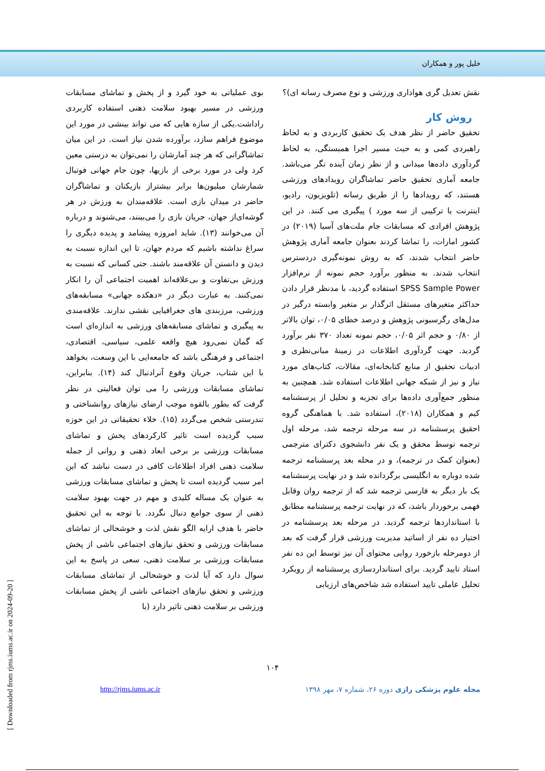خلیل پور و همکاران
بوی عملیاتی به خود گیرد و از پخش و تماشای مسابقات ورزشی در مسیر بهبود سلامت ذهنی استفاده کاربردی راداشت.یکی از سازه هایی که می تواند بینشی در مورد این موضوع فراهم سازد، برآورده شدن نیاز است. در این میان تماشاگرانی که هر چند آمارشان را نمی‌توان به درستی معین کرد ولی در مورد برخی از بازیها، چون جام جهانی فوتبال شمارشان میلیون‌ها برابر بیشتراز بازیکنان و تماشاگران حاضر در میدان بازی است. علاقه‌مندان به ورزش در هر گوشه‌ای‌از جهان، جریان بازی را می‌بینند، می‌شنوند و درباره آن می‌خوانند (۱۳). شاید امروزه پیشامد و پدیده دیگری را سراغ نداشته باشیم که مردم جهان، تا این اندازه نسبت به دیدن و دانستن آن علاقه‌مند باشند. حتی کسانی که نسبت به ورزش بی‌تفاوت و بی‌علاقه‌اند اهمیت اجتماعی آن را انکار نمی‌کنند. به عبارت دیگر در «دهکده جهانی» مسابقه‌های ورزشی، مرزبندی های جغرافیایی نقشی ندارند. علاقه‌مندی به پیگیری و تماشای مسابقه‌های ورزشی به اندازه‌ای است که گمان نمی‌رود هیچ واقعه علمی، سیاسی، اقتصادی، اجتماعی و فرهنگی باشد که جامعه‌ایی با این وسعت، بخواهد با این شتاب، جریان وقوع آنرادنبال کند (۱۴). بنابراین، تماشای مسابقات ورزشی را می توان فعالیتی در نظر گرفت که بطور بالقوه موجب ارضای نیازهای روانشناختی و تندرستی شخص می‌گردد (۱۵). خلاء تحقیقاتی در این حوزه سبب گردیده است تاثیر کارکردهای پخش و تماشای مسابقات ورزشی بر برخی ابعاد ذهنی و روانی از جمله سلامت ذهنی افراد اطلاعات کافی در دست نباشد که این امر سبب گردیده است تا پخش و تماشای مسابقات ورزشی به عنوان یک مساله کلیدی و مهم در جهت بهبود سلامت ذهنی از سوی جوامع دنبال نگردد. با توجه به این تحقیق حاضر با هدف ارایه الگو نقش لذت و خوشحالی از تماشای مسابقات ورزشی و تحقق نیازهای اجتماعی ناشی از پخش مسابقات ورزشی بر سلامت ذهنی، سعی در پاسخ به این سوال دارد که آیا لذت و خوشحالی از تماشای مسابقات ورزشی و تحقق نیازهای اجتماعی ناشی از پخش مسابقات ورزشی بر سلامت ذهنی تاثیر دارد (با
نقش تعدیل گری هواداری ورزشی و نوع مصرف رسانه ای)؟
روش کار
تحقیق حاضر از نظر هدف یک تحقیق کاربردی و به لحاظ راهبردی کمی و به حیث مسیر اجرا همبستگی، به لحاظ گردآوری داده‌ها میدانی و از نظر زمان آینده نگر می‌باشد. جامعه آماری تحقیق حاضر تماشاگران رویدادهای ورزشی هستند، که رویدادها را از طریق رسانه (تلویزیون، رادیو، اینترنت یا ترکیبی از سه مورد ) پیگیری می کنند. در این پژوهش افرادی که مسابقات جام ملت‌های آسیا (۲۰۱۹) در کشور امارات، را تماشا کردند بعنوان جامعه آماری پژوهش حاضر انتخاب شدند، که به روش نمونه‌گیری دردسترس انتخاب شدند. به منظور برآورد حجم نمونه از نرم‌افزار SPSS Sample Power استفاده گردید، با مدنظر قرار دادن حداکثر متغیرهای مستقل اثرگذار بر متغیر وابسته درگیر در مدل‌های رگرسیونی پژوهش و درصد خطای ۰/۰۵، توان بالاتر از ۰/۸۰ و حجم اثر ۰/۰۵، حجم نمونه تعداد ۳۷۰ نفر برآورد گردید. جهت گردآوری اطلاعات در زمینهٔ مبانی‌نظری و ادبیات تحقیق از منابع کتابخانه‌ای، مقالات، کتاب‌های مورد نیاز و نیز از شبکه جهانی اطلاعات استفاده شد. همچنین به منظور جمع‌آوری داده‌ها برای تجزیه و تحلیل از پرسشنامه کیم و همکاران (۲۰۱۸)، استفاده شد. با هماهنگی گروه احقیق پرسشنامه در سه مرحله ترجمه شد، مرحله اول ترجمه توسط محقق و یک نفر دانشجوی دکترای مترجمی (بعنوان کمک در ترجمه)، و در محله بعد پرسشنامه ترجمه شده دوباره به انگلیسی برگردانده شد و در نهایت پرسشنامه یک بار دیگر به فارسی ترجمه شد که از ترجمه روان وقابل فهمی برخوردار باشد، که در نهایت ترجمه پرسشنامه مطابق با استانداردها ترجمه گردید. در مرحله بعد پرسشنامه در اختیار ده نفر از اساتید مدیریت ورزشی قرار گرفت که بعد از دومرحله بازخورد روایی محتوای آن نیز توسط این ده نفر استاد تایید گردید. برای استانداردسازی پرسشنامه از رویکرد تحلیل عاملی تایید استفاده شد شاخص‌های ارزیابی
۱۰۴
http://rjms.iums.ac.ir مجله علوم پزشکی رازی دوره ۲۶، شماره ۷، مهر ۱۳۹۸
[ Downloaded from rjms.iums.ac.ir on 2024-09-20 ]